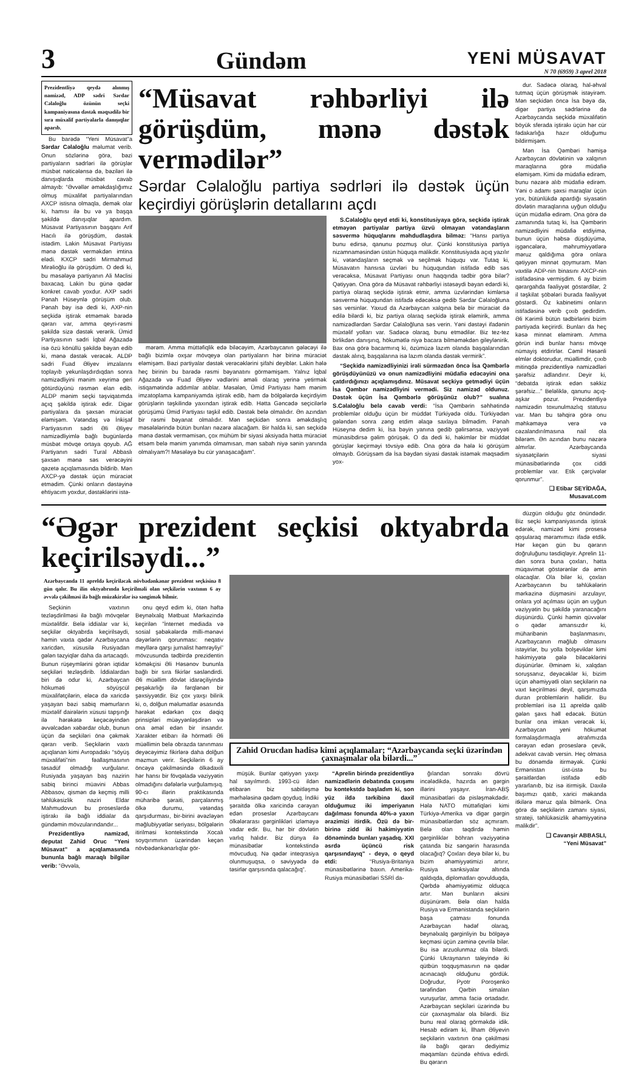3
Gündəm
YENİ MÜSAVAT
N 70 (6959) 3 aprel 2018
Prezidentliyə qeydə alınmış namizəd, ADP sədri Sərdar Cəlaloğlu özünün seçki kampaniyasına dəstək məqsədilə bir sıra müxalif partiyalarla danışıqlar aparıb.
Bu barədə “Yeni Müsavat”a Sərdar Cəlaloğlu məlumat verib. Onun sözlərinə görə, bəzi partiyaların sədrləri ilə görüşlər müsbət nəticələnsə də, bəziləri ilə danışıqlarda müsbət cavab almayıb: “Əvvəllər əməkdaşlığımız olmuş müxalifət partiyalarından AXCP istisna olmaqla, demək olar ki, hamısı ilə bu və ya başqa şəkildə danışıqlar apardım. Müsavat Partiyasının başqanı Arif Hacılı ilə görüşdüm, dəstək istədim. Lakin Müsavat Partiyası mənə dəstək verməkdən imtina elədi. KXCP sədri Mirmahmud Mirəlioğlu ilə görüşdüm. O dedi ki, bu məsələyə partiyanın Ali Məclisi baxacaq. Lakin bu günə qədər konkret cavab yoxdur. AXP sədri Pənah Hüseynlə görüşüm olub. Pənah bəy isə dedi ki, AXP-nin seçkidə iştirak etməmək barədə qərarı var, amma qeyri-rəsmi şəkildə sizə dəstək verərik. Ümid Partiyasının sədri İqbal Ağazadə isə özü könüllü şəkildə bəyan edib ki, mənə dəstək verəcək. ALDP sədri Fuad Əliyev imzalarını toplayıb yekunlaşdırdıqdan sonra namizədliyini mənim xeyrimə geri götürdüyünü rəsmən elan edib. ALDP mənim seçki təşviqatımda açıq şəkildə iştirak edir. Digər partiyalara da şəxsən müraciət eləmişəm. Vətəndaş və İnkişaf Partiyasının sədri Əli Əliyev namizədliyimlə bağlı bugünlərdə müsbət mövqe ortaya qoyub. AĞ Partiyanın sədri Tural Abbaslı şəxsən mənə səs verəcəyini qəzetə açıqlamasında bildirib. Mən AXCP-yə dəstək üçün müraciət etmədim. Çünki onların dəstəyinə ehtiyacım yoxdur, dəstəklərini istə-
“Müsavat rəhbərliyi ilə görüşdüm, mənə dəstək vermədilər”
Sərdar Cəlaloğlu partiya sədrləri ilə dəstək üçün keçirdiyi görüşlərin detallarını açdı
mərəm. Amma müttəfiqlik edə biləcəyim, Azərbaycanın gələcəyi ilə bağlı bizimlə oxşar mövqeyə olan partiyaların hər birinə müraciət eləmişəm. Bəzi partiyalar dəstək verəcəklərini şifahi deyiblər. Lakin hələ heç birinin bu barədə rəsmi bəyanatını görməmişəm. Yalnız İqbal Ağazadə və Fuad Əliyev vədlərini əməli olaraq yerinə yetirmək istiqamətində addımlar atıblar. Məsələn, Ümid Partiyası həm mənim imzatoplama kampaniyamda iştirak edib, həm də bölgələrdə keçirdiyim görüşlərin təşkilində yaxından iştirak edib. Hətta Gəncədə seçicilərlə görüşümü Ümid Partiyası təşkil edib. Dəstək belə olmalıdır. Ən azından bir rəsmi bəyanat olmalıdır. Mən seçkidən sonra əməkdaşlıq məsələlərində bütün bunları nəzərə alacağam. Bir halda ki, sən seçkidə mənə dəstək verməmisən, çox mühüm bir siyasi aksiyada hətta müraciət etsəm belə mənim yanımda olmamısan, mən sabah niyə sənin yanında olmalıyam?! Məsələyə bu cür yanaşacağam”.
S.Cəlaloğlu qeyd etdi ki, konstitusiyaya görə, seçkidə iştirak etməyən partiyalar partiya üzvü olmayan vətəndaşların səsvermə hüquqlarını məhdudlaşdıra bilməz: “Hansı partiya bunu edirsə, qanunu pozmuş olur. Çünki konstitusiya partiya nizamnaməsindən üstün hüquqa malikdir. Konstitusiyada açıq yazılır ki, vətəndaşların seçmək və seçilmək hüququ var. Tutaq ki, Müsavatın hansısa üzvləri bu hüququndan istifadə edib səs verəcəksə, Müsavat Partiyası onun haqqında tədbir görə bilər? Qətiyyən. Ona görə də Müsavat rəhbərliyi istəsəydi bəyan edərdi ki, partiya olaraq seçkidə iştirak etmir, amma üzvlərindən kimlərsə səsvermə hüququndan istifadə edəcəksə gedib Sərdar Cəlaloğluna səs versinlər. Yaxud da Azərbaycan xalqına belə bir müraciət də edilə bilərdi ki, biz partiya olaraq seçkidə iştirak eləmirik, amma namizədlərdən Sərdar Cəlaloğluna səs verin. Yəni dəstəyi ifadənin müxtəlif yolları var. Sadəcə olaraq, bunu etmədilər. Biz tez-tez birlikdən danışırıq, hökumətlə niyə bacara bilməməkdən gileylənirik. Bax ona görə bacarmırıq ki, özümüzə lazım olanda başqalarından dəstək alırıq, başqalarına isə lazım olanda dəstək vermirik”.
“Seçkidə namizədliyinizi irəli sürməzdən öncə İsa Qəmbərlə görüşdüyünüzü və onun namizədliyini müdafiə edəcəyini ona çatdırdığınızı açıqlamışdınız. Müsavat seçkiyə getmədiyi üçün İsa Qəmbər namizədliyini vermədi. Siz namizəd oldunuz. Dəstək üçün İsa Qəmbərlə görüşünüz olub?” sualına S.Cəlaloğlu belə cavab verdi: “İsa Qəmbərin səhhətində problemlər olduğu üçün bir müddət Türkiyədə oldu. Türkiyədən gələndən sonra zəng etdim əlaqə saxlaya bilmədim. Pənah Hüseynə dedim ki, İsa bəyin yanına gedib gəlirsənsə, vəziyyəti münasibdirsə gəlim görüşək. O da dedi ki, həkimlər bir müddət görüşlər keçirməyi tövsiyə edib. Ona görə də hələ ki görüşüm olmayıb. Görüşsəm də İsa bəydən siyasi dəstək istəmək məqsədim yox-
dur. Sadəcə olaraq, hal-əhval tutmaq üçün görüşmək istəyirəm. Mən seçkidən öncə İsa bəyə də, digər partiya sədrlərinə də Azərbaycanda seçkidə müxalifətin böyük sferada iştirakı üçün hər cür fədakarlığa hazır olduğumu bildirmişəm.
Mən İsa Qəmbəri həmişə Azərbaycan dövlətinin və xalqının maraqlarına görə müdafiə eləmişəm. Kimi də müdafiə edirəm, bunu nəzərə alıb müdafiə edirəm. Yəni o adamı şəxsi maraqlar üçün yox, bütünlükdə apardığı siyasətin dövlətin maraqlarına uyğun olduğu üçün müdafiə edirəm. Ona görə də zamanında tutaq ki, İsa Qəmbərin namizədliyini müdafiə etdiyimə, bunun üçün həbsə düşdüyümə, işgəncələrə, məhrumiyyətlərə məruz qaldığıma görə onlara qətiyyən minnət qoymuram. Mən vaxtilə ADP-nin binasını AXCP-nin istifadəsinə vermişdim. 6 ay bizim qərargahda fəaliyyət göstərdilər, 2 il təşkilat şöbələri burada fəaliyyət göstərdi. Öz kabinetimi onların istifadəsinə verib çıxıb gedirdim. Əli Kərimli bütün tədbirlərini bizim partiyada keçirirdi. Bunları da heç kəsə minnət eləmirəm. Amma görün indi bunlar hansı mövqe nümayiş etdirirlər. Cəmil Həsənli elmlər doktorudur, müəllimdir, çıxıb mitinqdə prezidentliyə namizədləri şərəfsiz adlandırır. Deyir ki, “debatda iştirak edən səkkiz şərəfsiz...” Beləliklə, qanunu açıq-aşkar pozur. Prezidentliyə namizədin toxunulmazlıq statusu var. Mən bu təhqirə görə onu məhkəməyə verə və cəzalandırılmasına nail ola bilərəm. Ən azından bunu nəzərə almırlar. Azərbaycanda siyasətçilərin siyasi münasibətlərində çox ciddi problemlər var. Etik çərçivələr qorunmur”.
❑ Etibar SEYİDAĞA,
Musavat.com
“Əgər prezident seçkisi oktyabrda keçirilsəydi...”
Azərbaycanda 11 apreldə keçiriləcək növbədənkənar prezident seçkisinə 8 gün qalır. Bu ilin oktyabrında keçirilməli olan seçkilərin vaxtının 6 ay əvvələ çəkilməsi ilə bağlı müzakirələr isə səngimək bilmir.
Seçkinin vaxtının tezləşdirilməsi ilə bağlı mövqelər müxtəlifdir. Belə iddialar var ki, seçkilər oktyabrda keçirilsəydi, həmin vaxta qədər Azərbaycana xaricdən, xüsusilə Rusiyadan gələn təzyiqlər daha da artacaqdı. Bunun rüşeymlərini görən iqtidar seçkiləri tezləşdirib. İddialardan biri də odur ki, Azərbaycan hökuməti söyüşcül müxalifətçilərin, eləcə də xaricdə yaşayan bəzi sabiq məmurların müxtəlif dairələrin xüsusi tapşırığı ilə hərəkətə keçəcəyindən əvvəlcədən xəbərdar olub, bunun üçün də seçkiləri önə çəkmək qərarı verib. Seçkilərin vaxtı açıqlanan kimi Avropadakı “söyüş müxalifəti”nin fəallaşmasının təsadüf olmadığı vurğulanır. Rusiyada yaşayan baş nazirin sabiq birinci müavini Abbas Abbasov, qismən də keçmiş milli təhlükəsizlik naziri Eldar Mahmudovun bu proseslərdə iştirakı ilə bağlı iddialar da gündəmin mövzularındandır...
Prezidentliyə namizəd, deputat Zahid Oruc “Yeni Müsavat” a açıqlamasında bununla bağlı maraqlı bilgilər verib: “Əvvəla,
onu qeyd edim ki, ötən həftə Beynəlxalq Mətbuat Mərkəzində keçirilən ”İnternet mediada və sosial şəbəkələrdə milli-mənəvi dəyərlərin qorunması: neqativ meyllərə qarşı jurnalist həmrəyliyi” mövzusunda tədbirdə prezidentin köməkçisi Əli Həsənov bununla bağlı bir sıra fikirlər səsləndirdi. Əli müəllim dövlət idarəçiliyində peşəkarlığı ilə fərqlənən bir şəxsiyyətdir. Biz çox yaxşı bilirik ki, o, dolğun məlumatlar əsasında hərəkət edərkən çox dəqiq prinsipləri müəyyənləşdirən və ona əməl edən bir insandır. Xarakter etibarı ilə hörmətli Əli müəllimin belə obrazda tanınması deyəcəyimiz fikirlərə daha dolğun məzmun verir. Seçkilərin 6 ay öncəyə çəkilməsində ölkədaxili hər hansı bir fövqəladə vəziyyətin olmadığını dəfələrlə vurğulamışıq. 90-cı illərin praktikasında müharibə şəraiti, parçalanmış ölkə durumu, vətəndaş qarşıdurması, bir-birini əvəzləyən məğlubiyyətlər seriyası, bölgələrin itirilməsi kontekstində Xocalı soyqırımının üzərindən keçən növbədənkənarlıqlar gör-
Zahid Orucdan hadisə kimi açıqlamalar; “Azərbaycanda seçki üzərindən çaxnaşmalar ola bilərdi...”
müşük. Bunlar qətiyyən yaxşı hal sayılmırdı. 1993-cü ildən etibarən biz sabitləşmə mərhələsinə qədəm qoyduq. İndiki şəraitdə ölkə xaricində cərəyan edən proseslər Azərbaycanı ölkələrarası gərginlikləri izləməyə vadar edir. Bu, hər bir dövlətin varlıq halıdır. Biz dünya ilə münasibətlər kontekstində mövcuduq. Nə qədər inteqrasiya olunmuşuqsa, o səviyyədə də təsirlər qarşısında qalacağıq”.
“Aprelin birində prezidentliyə namizədlərin debatında çıxışımı bu kontekstdə başladım ki, son yüz ildə tərkibinə daxil olduğumuz iki imperiyanın dağılması fonunda 40%-ə yaxın ərazimizi itirdik. Özü də bir-birinə zidd iki hakimiyyətin dönəmində bunları yaşadıq. XXI əsrdə üçüncü risk qarşısındayıq” - deyə, o qeyd etdi: “Rusiya-Britaniya münasibətlərinə baxın. Amerika-Rusiya münasibətləri SSRİ da-
ğılandan sonrakı dövrü incələdikdə, hazırda ən gərgin illərini yaşayır. İran-ABŞ münasibətləri də pisləşməkdədir. Hələ NATO müttəfiqləri kimi Türkiyə-Amerika və digər gərgin münasibətlərdən söz açmıram. Belə olan təqdirdə həmin gərginliklər böhran vəziyyətinə çatanda biz səngərin harasında olacağıq? Çoxları deyə bilər ki, bu bizim əhəmiyyətimizi artırır, Rusiya sanksiyalar altında qaldıqda, diplomatları qovulduqda, Qərbdə əhəmiyyətimiz olduqca artır. Mən bunların əksini düşünürəm. Belə olan halda Rusiya və Ermənistanda seçkilərin başa çatması fonunda Azərbaycan hədəf olaraq, beynəlxalq gərginliyin bu bölgəyə keçməsi üçün zəminə çevrilə bilər. Bu isə arzuolunmaz ola bilərdi. Çünki Ukraynanın taleyində iki qütbün toqquşmasının nə qədər acınacaqlı olduğunu gördük. Doğrudur, Pyotr Poroşenko tərəfindən Qərbin simaları vuruşurlar, amma faciə ortadadır. Azərbaycan seçkiləri üzərində bu cür çaxnaşmalar ola bilərdi. Biz bunu real olaraq görməkdə idik. Hesab edirəm ki, İlham Əliyevin seçkilərin vaxtının önə çəkilməsi ilə bağlı qərarı dediyimiz məqamları özündə ehtiva edirdi. Bu qərarın
düzgün olduğu göz önündədir. Biz seçki kampaniyasında iştirak edərək, namizəd kimi prosesə qoşularaq məramımızı ifadə etdik. Hər keçən gün bu qərarın doğruluğunu təsdiqləyir. Aprelin 11-dən sonra buna çoxları, hətta müqavimət göstərənlər də əmin olacaqlar. Ola bilər ki, çoxları Azərbaycanın bu təhlükələrin mərkəzinə düşməsini arzulayır, onlara yol açılması üçün ən uyğun vəziyyətin bu şəkildə yaranacağını düşünürdü. Çünki həmin qüvvələr o qədər amansızdır ki, müharibənin başlanmasını, Azərbaycanın məğlub olmasını istəyirlər, bu yolla bolşeviklər kimi hakimiyyətə gələ biləcəklərini düşünürlər. Əminəm ki, xalqdan soruşsanız, deyəcəklər ki, bizim üçün əhəmiyyətli olan seçkilərin nə vaxt keçirilməsi deyil, qarşımızda duran problemlərin həllidir. Bu problemləri isə 11 apreldə qalib gələn şəxs həll edəcək. Bütün bunlar ona imkan verəcək ki, Azərbaycan yeni hökumət formalaşdırmaqla ətrafımızda cərəyan edən proseslərə çevik, adekvat cavab versin. Heç olmasa bu dönəmdə itirməyək. Çünki Ermənistan üst-üstə bu şəraitlərdən istifadə edib yararlanıb, biz isə itirmişik. Daxilə başımızı qatıb, xarici məkanda itkilərə məruz qala bilmərik. Ona görə də seçkilərin zamanı siyasi, strateji, təhlükəsizlik əhəmiyyətinə malikdir”.
❑ Cavanşir ABBASLI,
“Yeni Müsavat”